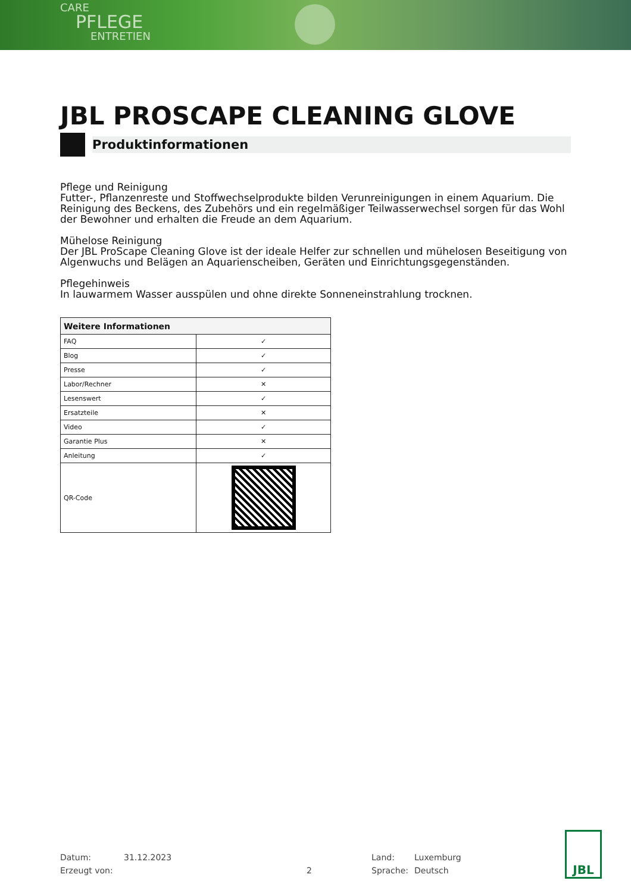CARE
PFLEGE
ENTRETIEN
JBL PROSCAPE CLEANING GLOVE
Produktinformationen
Pflege und Reinigung
Futter-, Pflanzenreste und Stoffwechselprodukte bilden Verunreinigungen in einem Aquarium. Die Reinigung des Beckens, des Zubehörs und ein regelmäßiger Teilwasserwechsel sorgen für das Wohl der Bewohner und erhalten die Freude an dem Aquarium.
Mühelose Reinigung
Der JBL ProScape Cleaning Glove ist der ideale Helfer zur schnellen und mühelosen Beseitigung von Algenwuchs und Belägen an Aquarienscheiben, Geräten und Einrichtungsgegenständen.
Pflegehinweis
In lauwarmem Wasser ausspülen und ohne direkte Sonneneinstrahlung trocknen.
| Weitere Informationen | |
| --- | --- |
| FAQ | ✓ |
| Blog | ✓ |
| Presse | ✓ |
| Labor/Rechner | ✕ |
| Lesenswert | ✓ |
| Ersatzteile | ✕ |
| Video | ✓ |
| Garantie Plus | ✕ |
| Anleitung | ✓ |
| QR-Code | |
Datum: 31.12.2023 Land: Luxemburg Erzeugt von: 2 Sprache: Deutsch
JBL